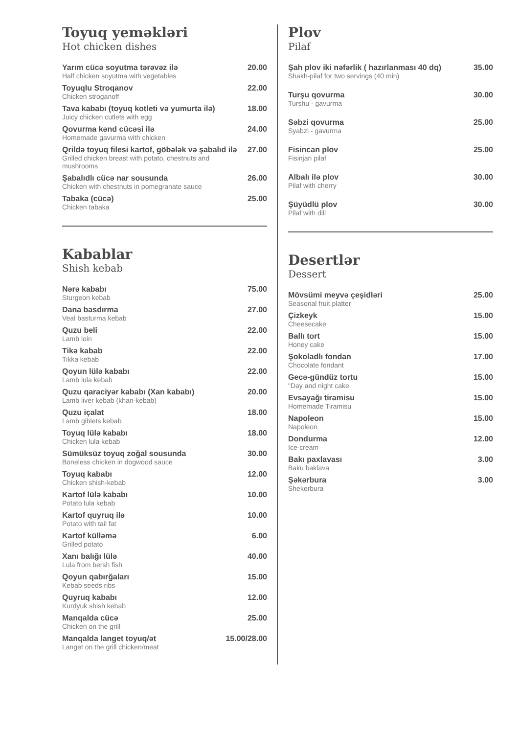Toyuq yeməkləri
Hot chicken dishes
Yarım cücə soyutma tərəvəz ilə
Half chicken soyutma with vegetables
20.00
Toyuqlu Stroqanov
Chicken stroganoff
22.00
Tava kababı (toyuq kotleti və yumurta ilə)
Juicy chicken cutlets with egg
18.00
Qovurma kənd cücəsi ilə
Homemade gavurma with chicken
24.00
Qrildə toyuq filesi kartof, göbələk və şabalıd ilə
Grilled chicken breast with potato, chestnuts and mushrooms
27.00
Şabalıdlı cücə nar sousunda
Chicken with chestnuts in pomegranate sauce
26.00
Tabaka (cücə)
Chicken tabaka
25.00
Kabablar
Shish kebab
Nərə kababı
Sturgeon kebab
75.00
Dana basdırma
Veal basturma kebab
27.00
Quzu beli
Lamb loin
22.00
Tikə kabab
Tikka kebab
22.00
Qoyun lülə kababı
Lamb lula kebab
22.00
Quzu qaraciyər kababı (Xan kababı)
Lamb liver kebab (khan-kebab)
20.00
Quzu içalat
Lamb giblets kebab
18.00
Toyuq lülə kababı
Chicken lula kebab
18.00
Sümüksüz toyuq zoğal sousunda
Boneless chicken in dogwood sauce
30.00
Toyuq kababı
Chicken shish-kebab
12.00
Kartof lülə kababı
Potato lula kebab
10.00
Kartof quyruq ilə
Potato with tail fat
10.00
Kartof külləmə
Grilled potato
6.00
Xanı balığı lülə
Lula from bersh fish
40.00
Qoyun qabırğaları
Kebab seeds ribs
15.00
Quyruq kababı
Kurdyuk shish kebab
12.00
Manqalda cücə
Chicken on the grill
25.00
Manqalda langet toyuq/ət
Langet on the grill chicken/meat
15.00/28.00
Plov
Pilaf
Şah plov iki nəfərlik ( hazırlanması 40 dq)
Shakh-pilaf for two servings (40 min)
35.00
Turşu qovurma
Turshu - gavurma
30.00
Səbzi qovurma
Syabzi - gavurma
25.00
Fisincan plov
Fisinjan pilaf
25.00
Albalı ilə plov
Pilaf with cherry
30.00
Şüyüdlü plov
Pilaf with dill
30.00
Desertlər
Dessert
Mövsümi meyvə çeşidləri
Seasonal fruit platter
25.00
Çizkeyk
Cheesecake
15.00
Ballı tort
Honey cake
15.00
Şokoladlı fondan
Chocolate fondant
17.00
Gecə-gündüz tortu
"Day and night cake
15.00
Evsayağı tiramisu
Homemade Tiramisu
15.00
Napoleon
Napoleon
15.00
Dondurma
Ice-cream
12.00
Bakı paxlavası
Baku baklava
3.00
Şəkərbura
Shekerbura
3.00